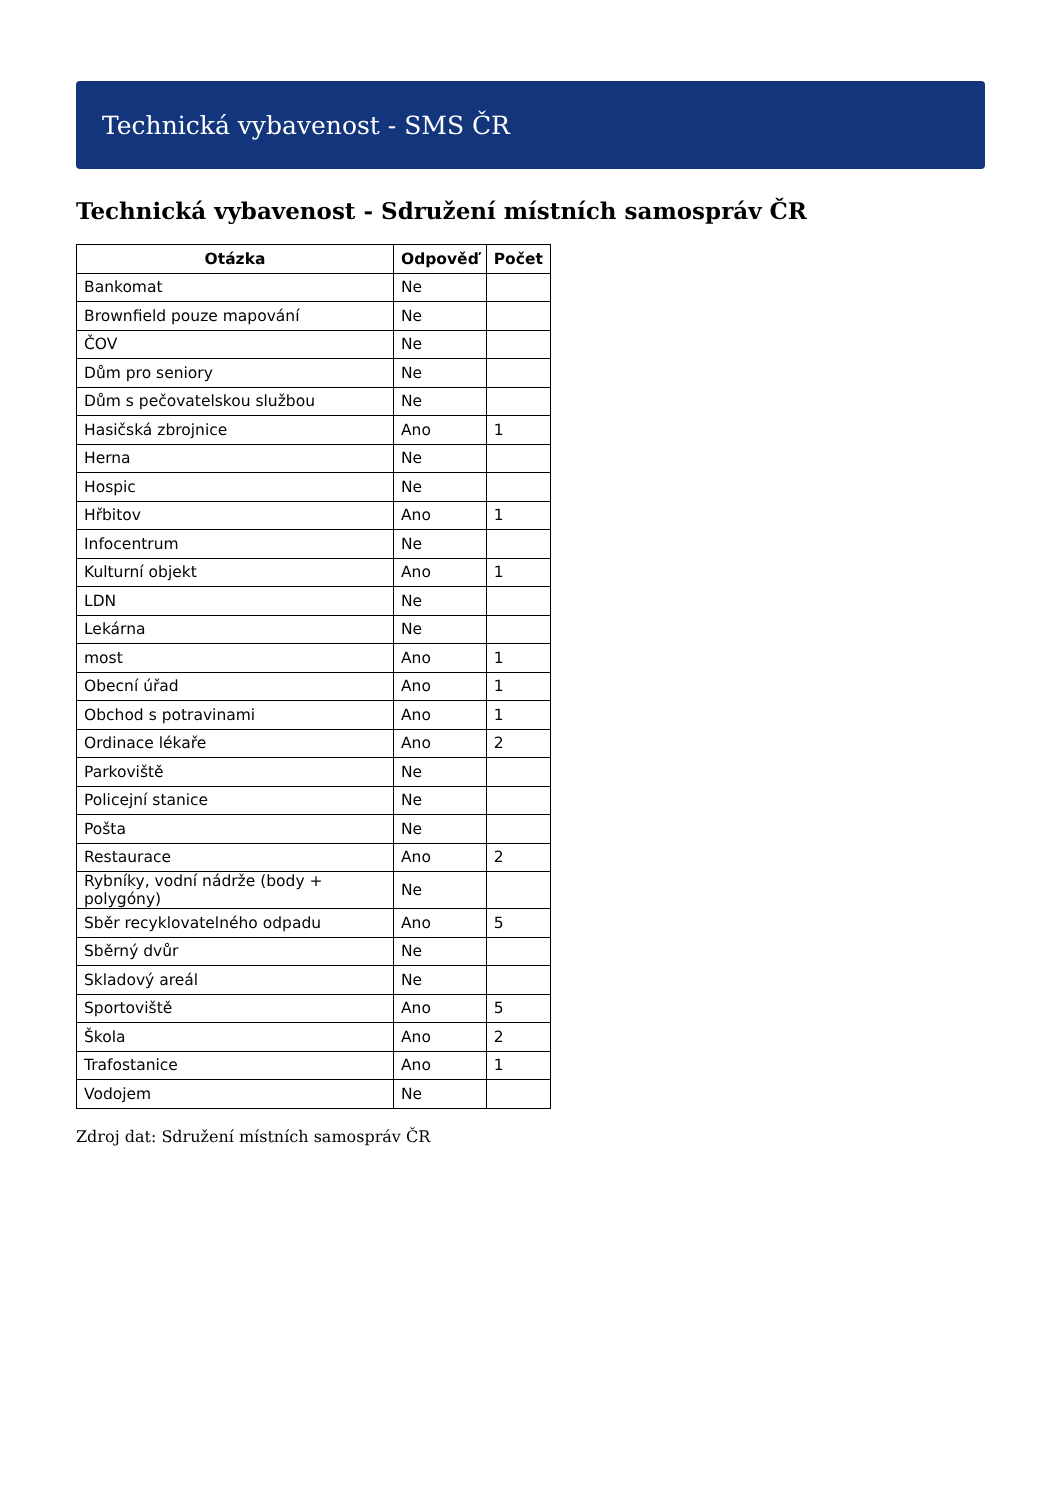Technická vybavenost - SMS ČR
Technická vybavenost - Sdružení místních samospráv ČR
| Otázka | Odpověď | Počet |
| --- | --- | --- |
| Bankomat | Ne | |
| Brownfield pouze mapování | Ne | |
| ČOV | Ne | |
| Dům pro seniory | Ne | |
| Dům s pečovatelskou službou | Ne | |
| Hasičská zbrojnice | Ano | 1 |
| Herna | Ne | |
| Hospic | Ne | |
| Hřbitov | Ano | 1 |
| Infocentrum | Ne | |
| Kulturní objekt | Ano | 1 |
| LDN | Ne | |
| Lekárna | Ne | |
| most | Ano | 1 |
| Obecní úřad | Ano | 1 |
| Obchod s potravinami | Ano | 1 |
| Ordinace lékaře | Ano | 2 |
| Parkoviště | Ne | |
| Policejní stanice | Ne | |
| Pošta | Ne | |
| Restaurace | Ano | 2 |
| Rybníky, vodní nádrže (body + polygóny) | Ne | |
| Sběr recyklovatelného odpadu | Ano | 5 |
| Sběrný dvůr | Ne | |
| Skladový areál | Ne | |
| Sportoviště | Ano | 5 |
| Škola | Ano | 2 |
| Trafostanice | Ano | 1 |
| Vodojem | Ne | |
Zdroj dat: Sdružení místních samospráv ČR